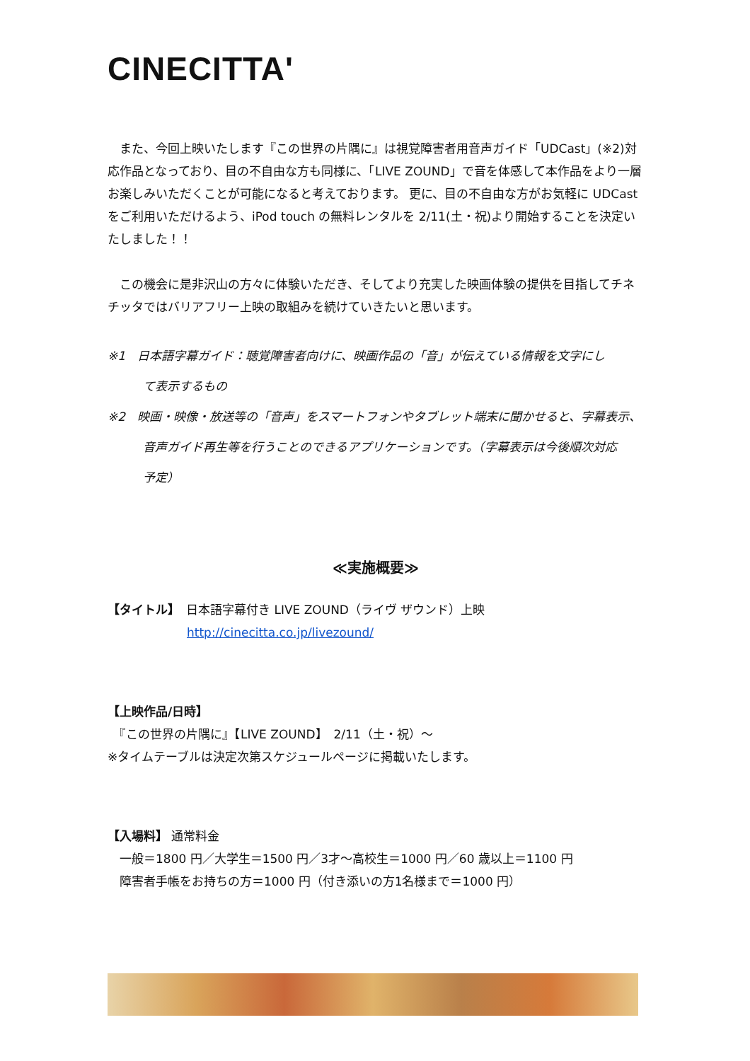CINECITTA'
　また、今回上映いたします『この世界の片隅に』は視覚障害者用音声ガイド「UDCast」(※2)対応作品となっており、目の不自由な方も同様に、「LIVE ZOUND」で音を体感して本作品をより一層お楽しみいただくことが可能になると考えております。 更に、目の不自由な方がお気軽に UDCast をご利用いただけるよう、iPod touch の無料レンタルを 2/11(土・祝)より開始することを決定いたしました！！
　この機会に是非沢山の方々に体験いただき、そしてより充実した映画体験の提供を目指してチネチッタではバリアフリー上映の取組みを続けていきたいと思います。
※1　日本語字幕ガイド：聴覚障害者向けに、映画作品の「音」が伝えている情報を文字にし
て表示するもの
※2　映画・映像・放送等の「音声」をスマートフォンやタブレット端末に聞かせると、字幕表示、
音声ガイド再生等を行うことのできるアプリケーションです。（字幕表示は今後順次対応
予定）
≪実施概要≫
【タイトル】　日本語字幕付き LIVE ZOUND（ライヴ ザウンド）上映
http://cinecitta.co.jp/livezound/
【上映作品/日時】
　『この世界の片隅に』【LIVE ZOUND】　2/11（土・祝）～
※タイムテーブルは決定次第スケジュールページに掲載いたします。
【入場料】 通常料金
　一般＝1800 円／大学生＝1500 円／3才～高校生＝1000 円／60 歳以上＝1100 円
　障害者手帳をお持ちの方＝1000 円（付き添いの方1名様まで＝1000 円）